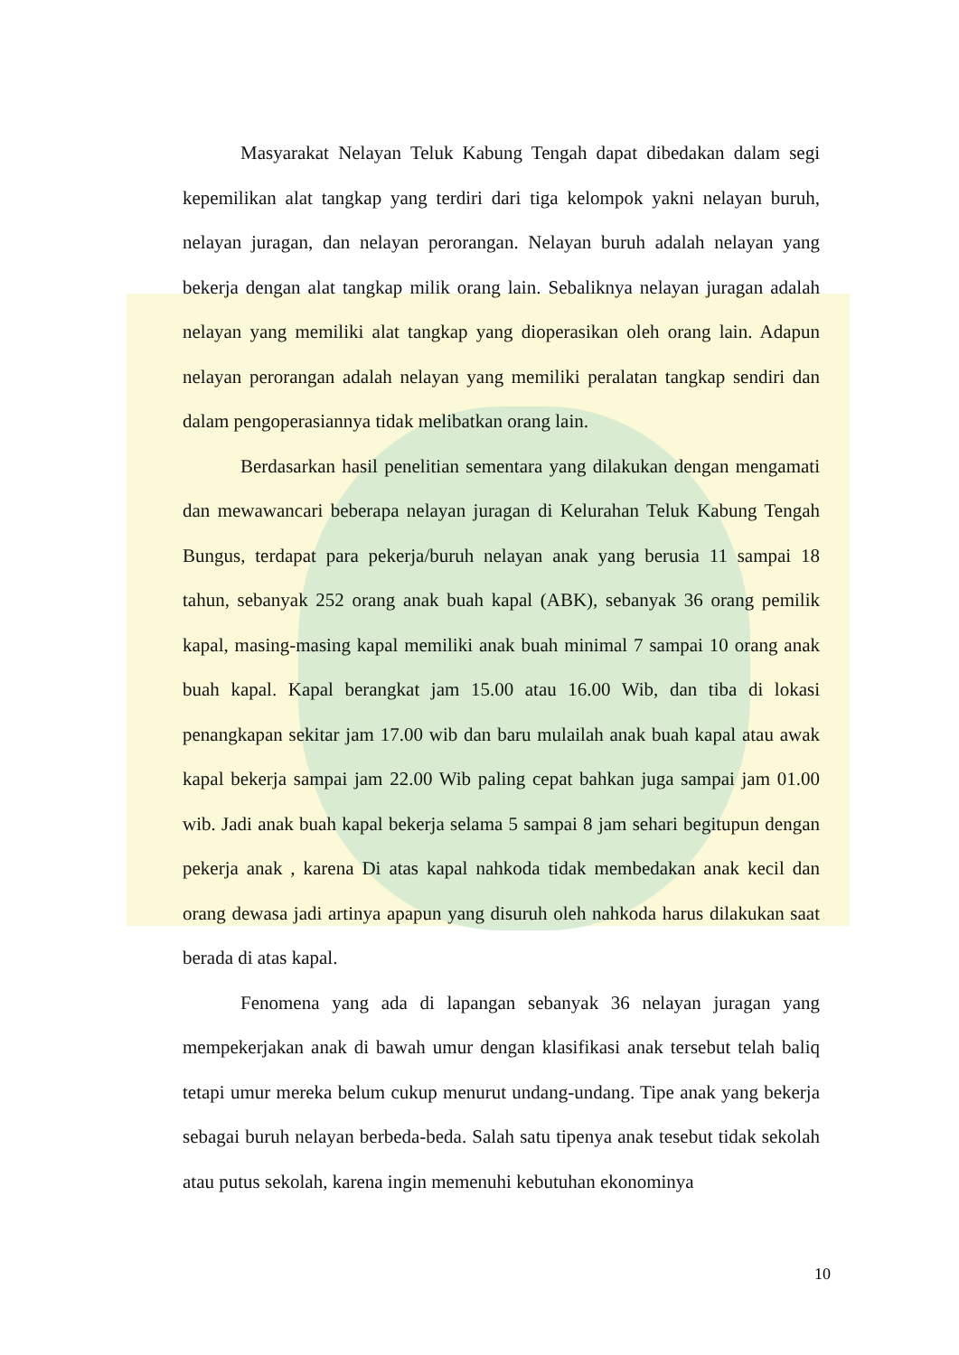Masyarakat Nelayan Teluk Kabung Tengah dapat dibedakan dalam segi kepemilikan alat tangkap yang terdiri dari tiga kelompok yakni nelayan buruh, nelayan juragan, dan nelayan perorangan. Nelayan buruh adalah nelayan yang bekerja dengan alat tangkap milik orang lain. Sebaliknya nelayan juragan adalah nelayan yang memiliki alat tangkap yang dioperasikan oleh orang lain. Adapun nelayan perorangan adalah nelayan yang memiliki peralatan tangkap sendiri dan dalam pengoperasiannya tidak melibatkan orang lain.
Berdasarkan hasil penelitian sementara yang dilakukan dengan mengamati dan mewawancari beberapa nelayan juragan di Kelurahan Teluk Kabung Tengah Bungus, terdapat para pekerja/buruh nelayan anak yang berusia 11 sampai 18 tahun, sebanyak 252 orang anak buah kapal (ABK), sebanyak 36 orang pemilik kapal, masing-masing kapal memiliki anak buah minimal 7 sampai 10 orang anak buah kapal. Kapal berangkat jam 15.00 atau 16.00 Wib, dan tiba di lokasi penangkapan sekitar jam 17.00 wib dan baru mulailah anak buah kapal atau awak kapal bekerja sampai jam 22.00 Wib paling cepat bahkan juga sampai jam 01.00 wib. Jadi anak buah kapal bekerja selama 5 sampai 8 jam sehari begitupun dengan pekerja anak , karena Di atas kapal nahkoda tidak membedakan anak kecil dan orang dewasa jadi artinya apapun yang disuruh oleh nahkoda harus dilakukan saat berada di atas kapal.
Fenomena yang ada di lapangan sebanyak 36 nelayan juragan yang mempekerjakan anak di bawah umur dengan klasifikasi anak tersebut telah baliq tetapi umur mereka belum cukup menurut undang-undang. Tipe anak yang bekerja sebagai buruh nelayan berbeda-beda. Salah satu tipenya anak tesebut tidak sekolah atau putus sekolah, karena ingin memenuhi kebutuhan ekonominya
10